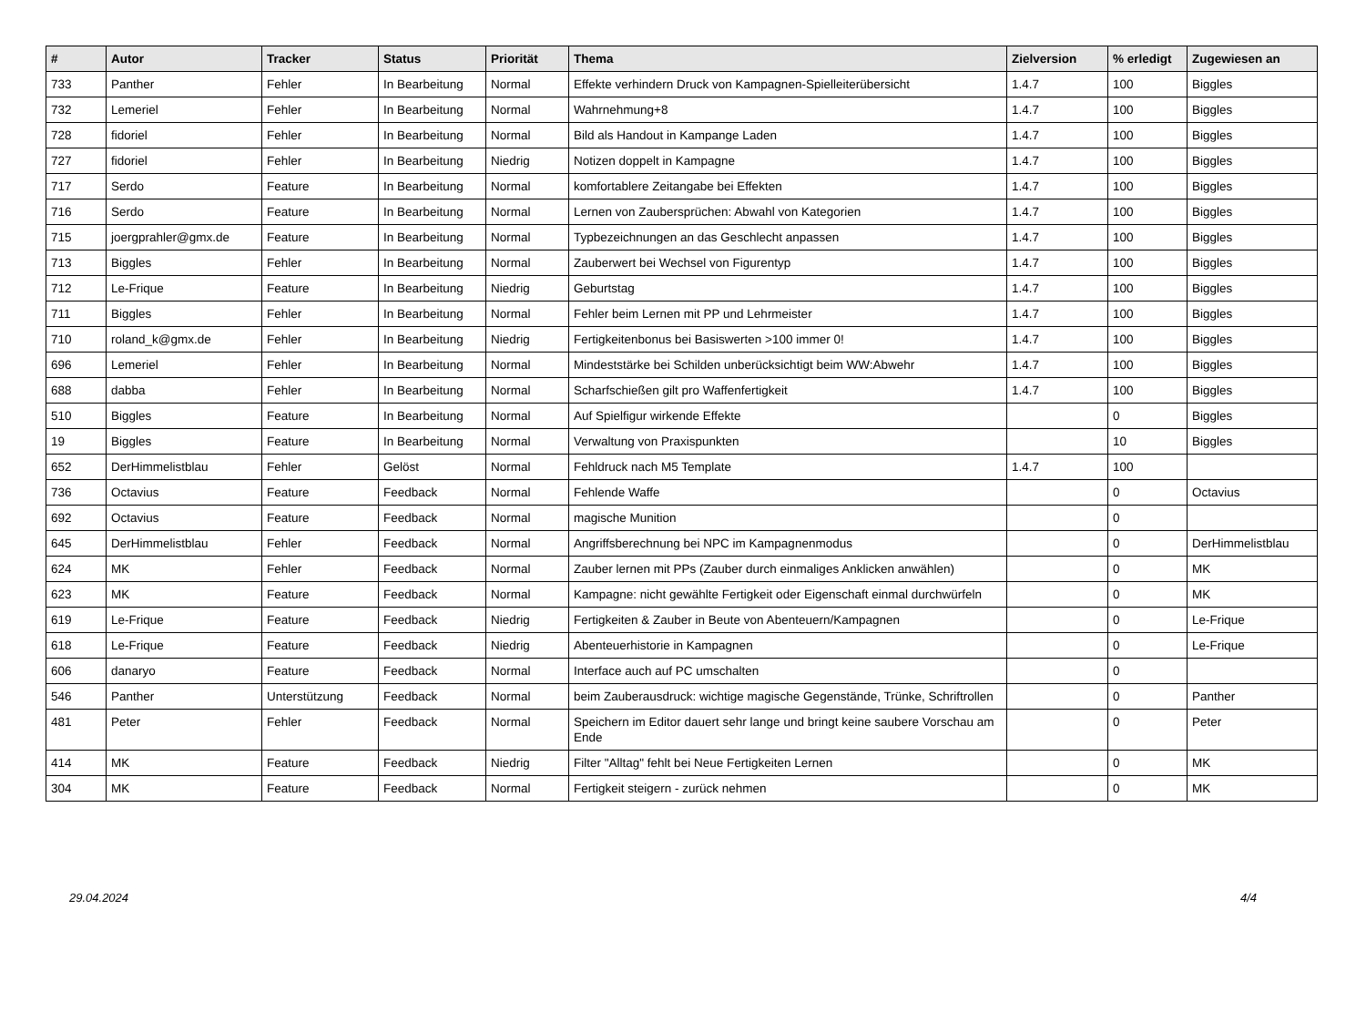| # | Autor | Tracker | Status | Priorität | Thema | Zielversion | % erledigt | Zugewiesen an |
| --- | --- | --- | --- | --- | --- | --- | --- | --- |
| 733 | Panther | Fehler | In Bearbeitung | Normal | Effekte verhindern Druck von Kampagnen-Spielleiterübersicht | 1.4.7 | 100 | Biggles |
| 732 | Lemeriel | Fehler | In Bearbeitung | Normal | Wahrnehmung+8 | 1.4.7 | 100 | Biggles |
| 728 | fidoriel | Fehler | In Bearbeitung | Normal | Bild als Handout in Kampange Laden | 1.4.7 | 100 | Biggles |
| 727 | fidoriel | Fehler | In Bearbeitung | Niedrig | Notizen doppelt in Kampagne | 1.4.7 | 100 | Biggles |
| 717 | Serdo | Feature | In Bearbeitung | Normal | komfortablere Zeitangabe bei Effekten | 1.4.7 | 100 | Biggles |
| 716 | Serdo | Feature | In Bearbeitung | Normal | Lernen von Zaubersprüchen: Abwahl von Kategorien | 1.4.7 | 100 | Biggles |
| 715 | joergprahler@gmx.de | Feature | In Bearbeitung | Normal | Typbezeichnungen an das Geschlecht anpassen | 1.4.7 | 100 | Biggles |
| 713 | Biggles | Fehler | In Bearbeitung | Normal | Zauberwert bei Wechsel von Figurentyp | 1.4.7 | 100 | Biggles |
| 712 | Le-Frique | Feature | In Bearbeitung | Niedrig | Geburtstag | 1.4.7 | 100 | Biggles |
| 711 | Biggles | Fehler | In Bearbeitung | Normal | Fehler beim Lernen mit PP und Lehrmeister | 1.4.7 | 100 | Biggles |
| 710 | roland_k@gmx.de | Fehler | In Bearbeitung | Niedrig | Fertigkeitenbonus bei Basiswerten >100 immer 0! | 1.4.7 | 100 | Biggles |
| 696 | Lemeriel | Fehler | In Bearbeitung | Normal | Mindeststärke bei Schilden unberücksichtigt beim WW:Abwehr | 1.4.7 | 100 | Biggles |
| 688 | dabba | Fehler | In Bearbeitung | Normal | Scharfschießen gilt pro Waffenfertigkeit | 1.4.7 | 100 | Biggles |
| 510 | Biggles | Feature | In Bearbeitung | Normal | Auf Spielfigur wirkende Effekte | | 0 | Biggles |
| 19 | Biggles | Feature | In Bearbeitung | Normal | Verwaltung von Praxispunkten | | 10 | Biggles |
| 652 | DerHimmelistblau | Fehler | Gelöst | Normal | Fehldruck nach M5 Template | 1.4.7 | 100 | |
| 736 | Octavius | Feature | Feedback | Normal | Fehlende Waffe | | 0 | Octavius |
| 692 | Octavius | Feature | Feedback | Normal | magische Munition | | 0 | |
| 645 | DerHimmelistblau | Fehler | Feedback | Normal | Angriffsberechnung bei NPC im Kampagnenmodus | | 0 | DerHimmelistblau |
| 624 | MK | Fehler | Feedback | Normal | Zauber lernen mit PPs (Zauber durch einmaliges Anklicken anwählen) | | 0 | MK |
| 623 | MK | Feature | Feedback | Normal | Kampagne: nicht gewählte Fertigkeit oder Eigenschaft einmal durchwürfeln | | 0 | MK |
| 619 | Le-Frique | Feature | Feedback | Niedrig | Fertigkeiten & Zauber in Beute von Abenteuern/Kampagnen | | 0 | Le-Frique |
| 618 | Le-Frique | Feature | Feedback | Niedrig | Abenteuerhistorie in Kampagnen | | 0 | Le-Frique |
| 606 | danaryo | Feature | Feedback | Normal | Interface auch auf PC umschalten | | 0 | |
| 546 | Panther | Unterstützung | Feedback | Normal | beim Zauberausdruck: wichtige magische Gegenstände, Trünke, Schriftrollen | | 0 | Panther |
| 481 | Peter | Fehler | Feedback | Normal | Speichern im Editor dauert sehr lange und bringt keine saubere Vorschau am Ende | | 0 | Peter |
| 414 | MK | Feature | Feedback | Niedrig | Filter "Alltag" fehlt bei Neue Fertigkeiten Lernen | | 0 | MK |
| 304 | MK | Feature | Feedback | Normal | Fertigkeit steigern - zurück nehmen | | 0 | MK |
29.04.2024 4/4